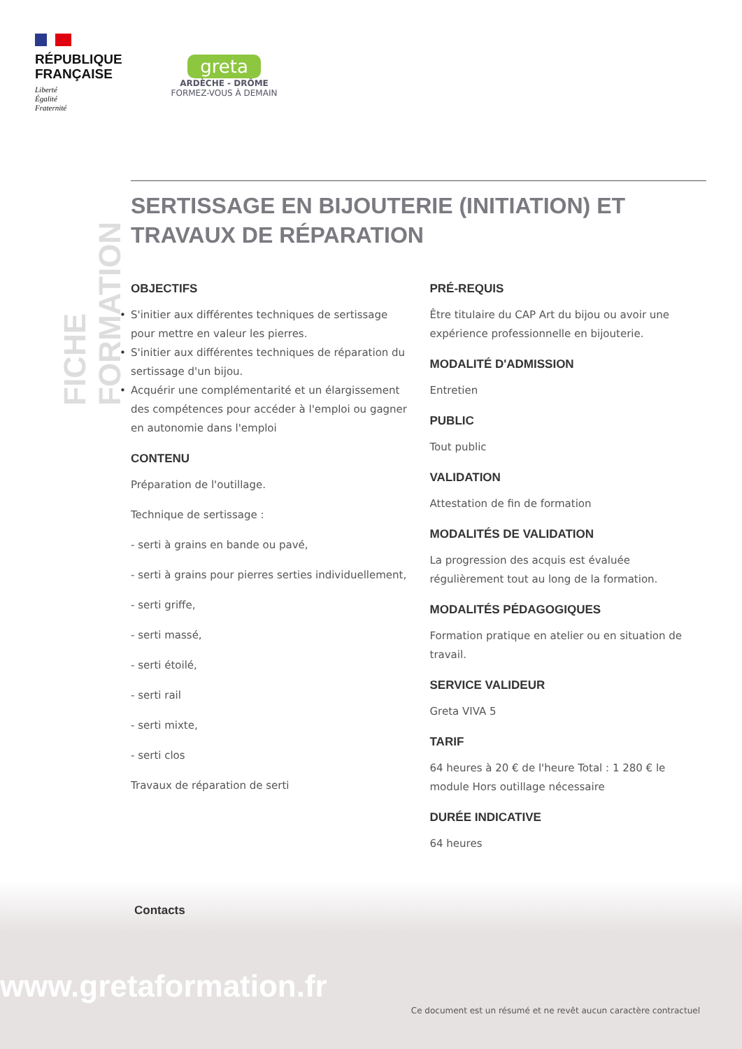RÉPUBLIQUE
FRANÇAISE
Liberté
Égalité
Fraternité
greta
ARDÈCHE - DRÔME
FORMEZ-VOUS À DEMAIN
FICHE FORMATION
SERTISSAGE EN BIJOUTERIE (INITIATION) ET TRAVAUX DE RÉPARATION
OBJECTIFS
S'initier aux différentes techniques de sertissage pour mettre en valeur les pierres.
S'initier aux différentes techniques de réparation du sertissage d'un bijou.
Acquérir une complémentarité et un élargissement des compétences pour accéder à l'emploi ou gagner en autonomie dans l'emploi
CONTENU
Préparation de l'outillage.
Technique de sertissage :
- serti à grains en bande ou pavé,
- serti à grains pour pierres serties individuellement,
- serti griffe,
- serti massé,
- serti étoilé,
- serti rail
- serti mixte,
- serti clos
Travaux de réparation de serti
PRÉ-REQUIS
Être titulaire du CAP Art du bijou ou avoir une expérience professionnelle en bijouterie.
MODALITÉ D'ADMISSION
Entretien
PUBLIC
Tout public
VALIDATION
Attestation de fin de formation
MODALITÉS DE VALIDATION
La progression des acquis est évaluée régulièrement tout au long de la formation.
MODALITÉS PÉDAGOGIQUES
Formation pratique en atelier ou en situation de travail.
SERVICE VALIDEUR
Greta VIVA 5
TARIF
64 heures à 20 € de l'heure Total : 1 280 € le module Hors outillage nécessaire
DURÉE INDICATIVE
64 heures
Contacts
www.gretaformation.fr
Ce document est un résumé et ne revêt aucun caractère contractuel